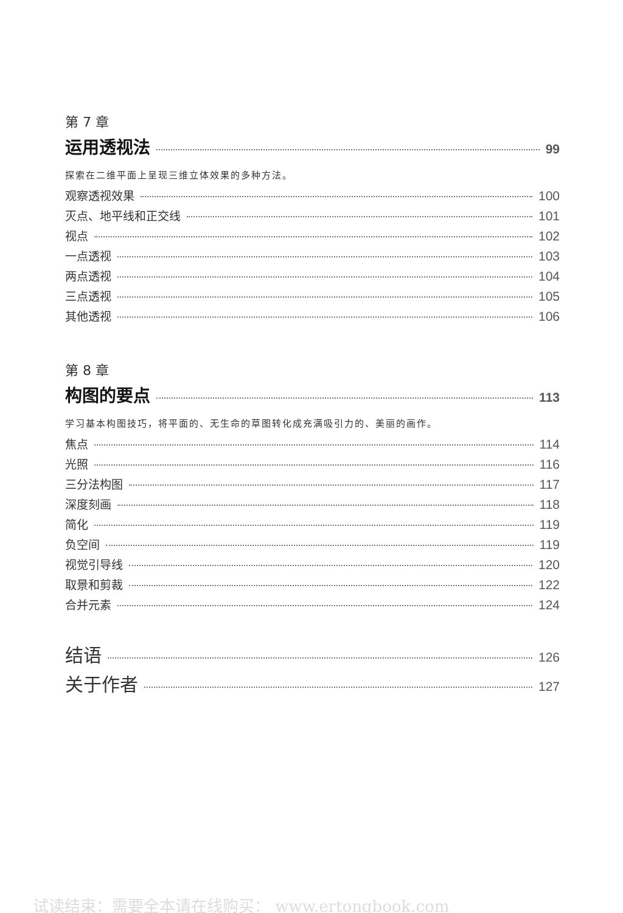第 7 章
运用透视法 99
探索在二维平面上呈现三维立体效果的多种方法。
观察透视效果 100
灭点、地平线和正交线 101
视点 102
一点透视 103
两点透视 104
三点透视 105
其他透视 106
第 8 章
构图的要点 113
学习基本构图技巧，将平面的、无生命的草图转化成充满吸引力的、美丽的画作。
焦点 114
光照 116
三分法构图 117
深度刻画 118
简化 119
负空间 119
视觉引导线 120
取景和剪裁 122
合并元素 124
结语 126
关于作者 127
试读结束：需要全本请在线购买： www.ertongbook.com